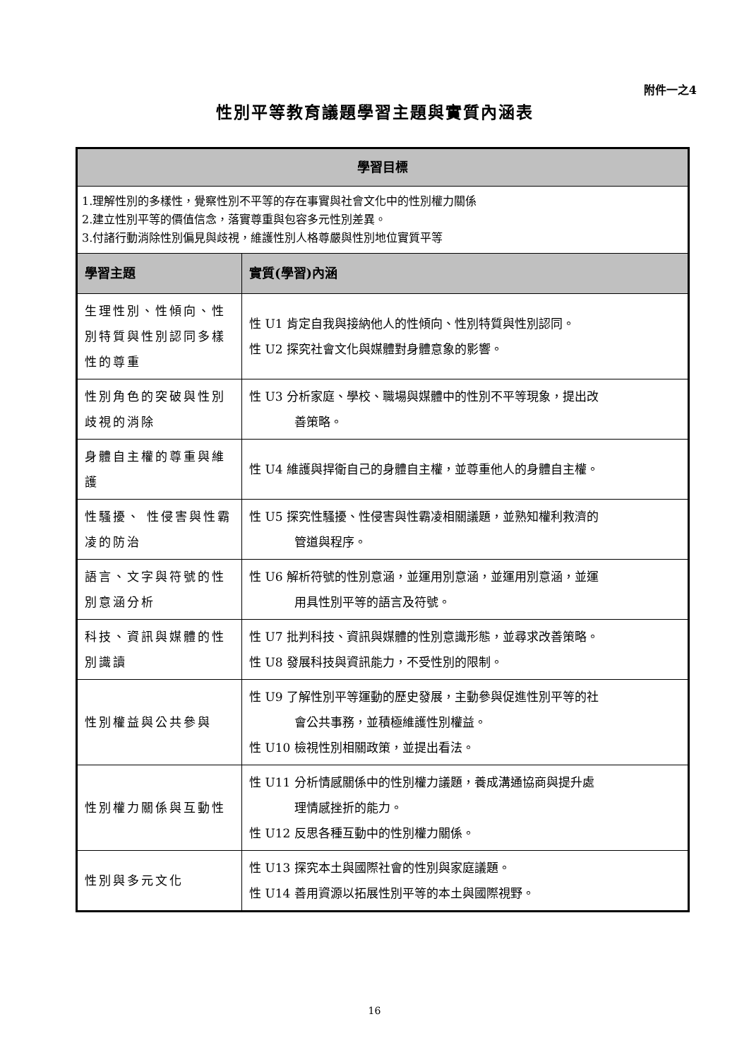附件一之4
性別平等教育議題學習主題與實質內涵表
| 學習目標 | |
| --- | --- |
| 1.理解性別的多樣性，覺察性別不平等的存在事實與社會文化中的性別權力關係 2.建立性別平等的價值信念，落實尊重與包容多元性別差異。 3.付諸行動消除性別偏見與歧視，維護性別人格尊嚴與性別地位實質平等 | |
| 學習主題 | 實質(學習)內涵 |
| 生理性別、性傾向、性別特質與性別認同多樣性的尊重 | 性 U1 肯定自我與接納他人的性傾向、性別特質與性別認同。 性 U2 探究社會文化與媒體對身體意象的影響。 |
| 性別角色的突破與性別歧視的消除 | 性 U3 分析家庭、學校、職場與媒體中的性別不平等現象，提出改 善策略。 |
| 身體自主權的尊重與維護 | 性 U4 維護與捍衛自己的身體自主權，並尊重他人的身體自主權。 |
| 性騷擾、 性侵害與性霸凌的防治 | 性 U5 探究性騷擾、性侵害與性霸凌相關議題，並熟知權利救濟的 管道與程序。 |
| 語言、文字與符號的性別意涵分析 | 性 U6 解析符號的性別意涵，並運用別意涵，並運用別意涵，並運 用具性別平等的語言及符號。 |
| 科技、資訊與媒體的性別識讀 | 性 U7 批判科技、資訊與媒體的性別意識形態，並尋求改善策略。 性 U8 發展科技與資訊能力，不受性別的限制。 |
| 性別權益與公共參與 | 性 U9 了解性別平等運動的歷史發展，主動參與促進性別平等的社 會公共事務，並積極維護性別權益。 性 U10 檢視性別相關政策，並提出看法。 |
| 性別權力關係與互動性 | 性 U11 分析情感關係中的性別權力議題，養成溝通協商與提升處 理情感挫折的能力。 性 U12 反思各種互動中的性別權力關係。 |
| 性別與多元文化 | 性 U13 探究本土與國際社會的性別與家庭議題。 性 U14 善用資源以拓展性別平等的本土與國際視野。 |
16